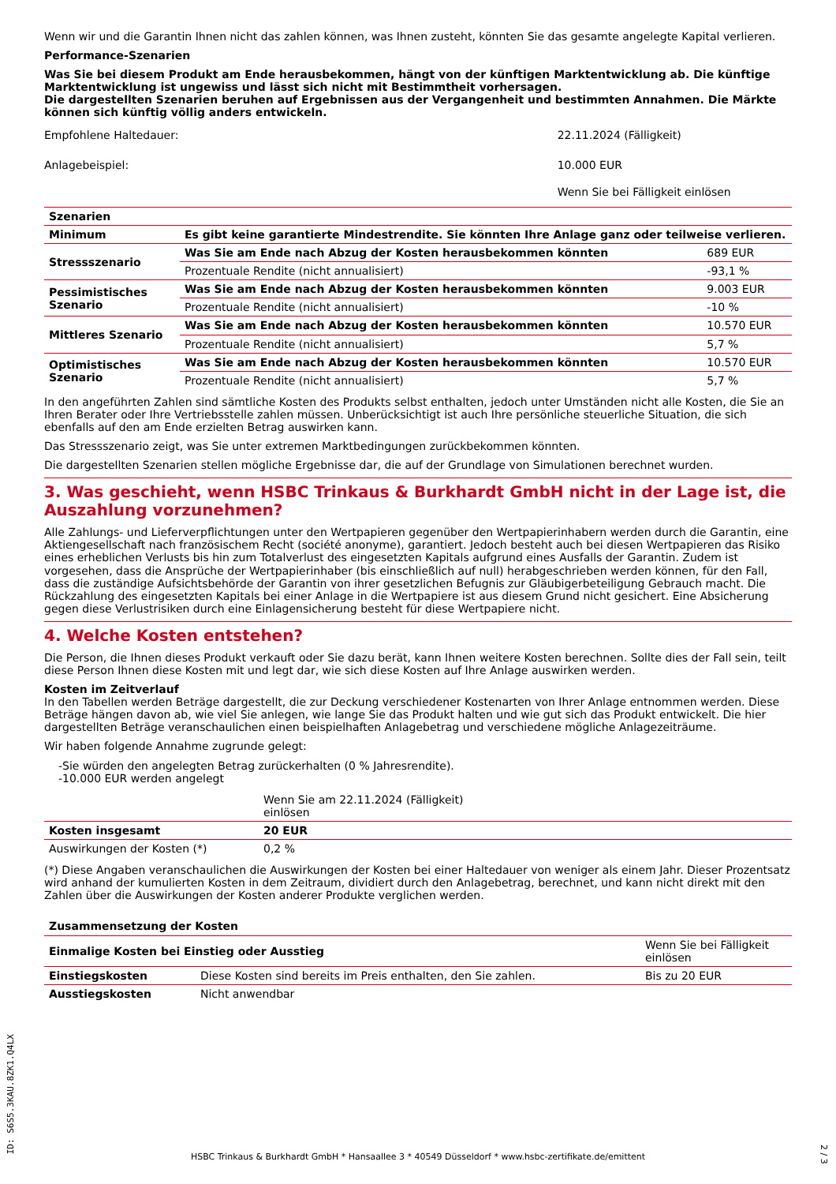Wenn wir und die Garantin Ihnen nicht das zahlen können, was Ihnen zusteht, könnten Sie das gesamte angelegte Kapital verlieren.
Performance-Szenarien
Was Sie bei diesem Produkt am Ende herausbekommen, hängt von der künftigen Marktentwicklung ab. Die künftige Marktentwicklung ist ungewiss und lässt sich nicht mit Bestimmtheit vorhersagen.
Die dargestellten Szenarien beruhen auf Ergebnissen aus der Vergangenheit und bestimmten Annahmen. Die Märkte können sich künftig völlig anders entwickeln.
| Empfohlene Haltedauer: | 22.11.2024 (Fälligkeit) |
| Anlagebeispiel: | 10.000 EUR |
| | Wenn Sie bei Fälligkeit einlösen |
| Szenarien | | |
| --- | --- | --- |
| Minimum | Es gibt keine garantierte Mindestrendite. Sie könnten Ihre Anlage ganz oder teilweise verlieren. | |
| Stressszenario | Was Sie am Ende nach Abzug der Kosten herausbekommen könnten | 689 EUR |
| | Prozentuale Rendite (nicht annualisiert) | -93,1 % |
| Pessimistisches Szenario | Was Sie am Ende nach Abzug der Kosten herausbekommen könnten | 9.003 EUR |
| | Prozentuale Rendite (nicht annualisiert) | -10 % |
| Mittleres Szenario | Was Sie am Ende nach Abzug der Kosten herausbekommen könnten | 10.570 EUR |
| | Prozentuale Rendite (nicht annualisiert) | 5,7 % |
| Optimistisches Szenario | Was Sie am Ende nach Abzug der Kosten herausbekommen könnten | 10.570 EUR |
| | Prozentuale Rendite (nicht annualisiert) | 5,7 % |
In den angeführten Zahlen sind sämtliche Kosten des Produkts selbst enthalten, jedoch unter Umständen nicht alle Kosten, die Sie an Ihren Berater oder Ihre Vertriebsstelle zahlen müssen. Unberücksichtigt ist auch Ihre persönliche steuerliche Situation, die sich ebenfalls auf den am Ende erzielten Betrag auswirken kann.
Das Stressszenario zeigt, was Sie unter extremen Marktbedingungen zurückbekommen könnten.
Die dargestellten Szenarien stellen mögliche Ergebnisse dar, die auf der Grundlage von Simulationen berechnet wurden.
3. Was geschieht, wenn HSBC Trinkaus & Burkhardt GmbH nicht in der Lage ist, die Auszahlung vorzunehmen?
Alle Zahlungs- und Lieferverpflichtungen unter den Wertpapieren gegenüber den Wertpapierinhabern werden durch die Garantin, eine Aktiengesellschaft nach französischem Recht (société anonyme), garantiert. Jedoch besteht auch bei diesen Wertpapieren das Risiko eines erheblichen Verlusts bis hin zum Totalverlust des eingesetzten Kapitals aufgrund eines Ausfalls der Garantin. Zudem ist vorgesehen, dass die Ansprüche der Wertpapierinhaber (bis einschließlich auf null) herabgeschrieben werden können, für den Fall, dass die zuständige Aufsichtsbehörde der Garantin von ihrer gesetzlichen Befugnis zur Gläubigerbeteiligung Gebrauch macht. Die Rückzahlung des eingesetzten Kapitals bei einer Anlage in die Wertpapiere ist aus diesem Grund nicht gesichert. Eine Absicherung gegen diese Verlustrisiken durch eine Einlagensicherung besteht für diese Wertpapiere nicht.
4. Welche Kosten entstehen?
Die Person, die Ihnen dieses Produkt verkauft oder Sie dazu berät, kann Ihnen weitere Kosten berechnen. Sollte dies der Fall sein, teilt diese Person Ihnen diese Kosten mit und legt dar, wie sich diese Kosten auf Ihre Anlage auswirken werden.
Kosten im Zeitverlauf
In den Tabellen werden Beträge dargestellt, die zur Deckung verschiedener Kostenarten von Ihrer Anlage entnommen werden. Diese Beträge hängen davon ab, wie viel Sie anlegen, wie lange Sie das Produkt halten und wie gut sich das Produkt entwickelt. Die hier dargestellten Beträge veranschaulichen einen beispielhaften Anlagebetrag und verschiedene mögliche Anlagezeiträume.
Wir haben folgende Annahme zugrunde gelegt:
-Sie würden den angelegten Betrag zurückerhalten (0 % Jahresrendite).
-10.000 EUR werden angelegt
| | Wenn Sie am 22.11.2024 (Fälligkeit) einlösen | |
| Kosten insgesamt | 20 EUR | |
| Auswirkungen der Kosten (*) | 0,2 % | |
(*) Diese Angaben veranschaulichen die Auswirkungen der Kosten bei einer Haltedauer von weniger als einem Jahr. Dieser Prozentsatz wird anhand der kumulierten Kosten in dem Zeitraum, dividiert durch den Anlagebetrag, berechnet, und kann nicht direkt mit den Zahlen über die Auswirkungen der Kosten anderer Produkte verglichen werden.
| Zusammensetzung der Kosten | | |
| --- | --- | --- |
| Einmalige Kosten bei Einstieg oder Ausstieg | | Wenn Sie bei Fälligkeit einlösen |
| Einstiegskosten | Diese Kosten sind bereits im Preis enthalten, den Sie zahlen. | Bis zu 20 EUR |
| Ausstiegskosten | Nicht anwendbar | |
ID: S6S5.3KAU.8ZK1.Q4LX
HSBC Trinkaus & Burkhardt GmbH * Hansaallee 3 * 40549 Düsseldorf * www.hsbc-zertifikate.de/emittent
2 / 3